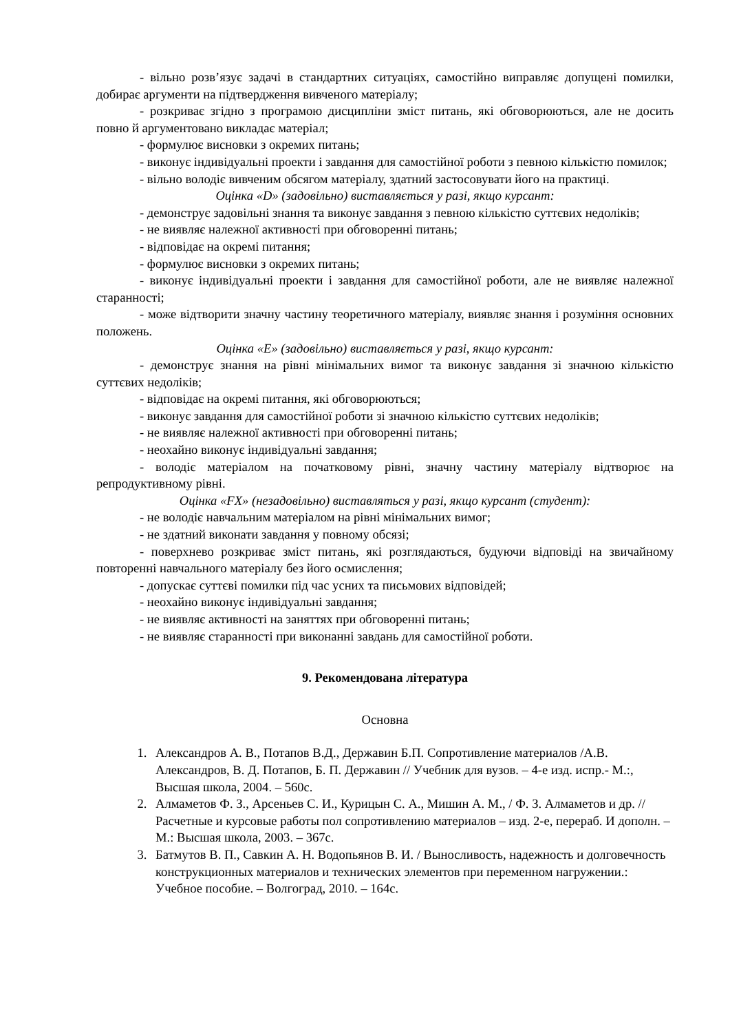- вільно розв’язує задачі в стандартних ситуаціях, самостійно виправляє допущені помилки, добирає аргументи на підтвердження вивченого матеріалу;
- розкриває згідно з програмою дисципліни зміст питань, які обговорюються, але не досить повно й аргументовано викладає матеріал;
- формулює висновки з окремих питань;
- виконує індивідуальні проекти і завдання для самостійної роботи з певною кількістю помилок;
- вільно володіє вивченим обсягом матеріалу, здатний застосовувати його на практиці.
Оцінка «D» (задовільно) виставляється у разі, якщо курсант:
- демонструє задовільні знання та виконує завдання з певною кількістю суттєвих недоліків;
- не виявляє належної активності при обговоренні питань;
- відповідає на окремі питання;
- формулює висновки з окремих питань;
- виконує індивідуальні проекти і завдання для самостійної роботи, але не виявляє належної старанності;
- може відтворити значну частину теоретичного матеріалу, виявляє знання і розуміння основних положень.
Оцінка «E» (задовільно) виставляється у разі, якщо курсант:
- демонструє знання на рівні мінімальних вимог та виконує завдання зі значною кількістю суттєвих недоліків;
- відповідає на окремі питання, які обговорюються;
- виконує завдання для самостійної роботи зі значною кількістю суттєвих недоліків;
- не виявляє належної активності при обговоренні питань;
- неохайно виконує індивідуальні завдання;
- володіє матеріалом на початковому рівні, значну частину матеріалу відтворює на репродуктивному рівні.
Оцінка «FX» (незадовільно) виставляться у разі, якщо курсант (студент):
- не володіє навчальним матеріалом на рівні мінімальних вимог;
- не здатний виконати завдання у повному обсязі;
- поверхнево розкриває зміст питань, які розглядаються, будуючи відповіді на звичайному повторенні навчального матеріалу без його осмислення;
- допускає суттєві помилки під час усних та письмових відповідей;
- неохайно виконує індивідуальні завдання;
- не виявляє активності на заняттях при обговоренні питань;
- не виявляє старанності при виконанні завдань для самостійної роботи.
9. Рекомендована література
Основна
1. Александров А. В., Потапов В.Д., Державин Б.П. Сопротивление материалов /А.В. Александров, В. Д. Потапов, Б. П. Державин // Учебник для вузов. – 4-е изд. испр.- М.:, Высшая школа, 2004. – 560с.
2. Алмаметов Ф. З., Арсеньев С. И., Курицын С. А., Мишин А. М., / Ф. З. Алмаметов и др. // Расчетные и курсовые работы пол сопротивлению материалов – изд. 2-е, перераб. И дополн. – М.: Высшая школа, 2003. – 367с.
3. Батмутов В. П., Савкин А. Н. Водопьянов В. И. / Выносливость, надежность и долговечность конструкционных материалов и технических элементов при переменном нагружении.: Учебное пособие. – Волгоград, 2010. – 164с.